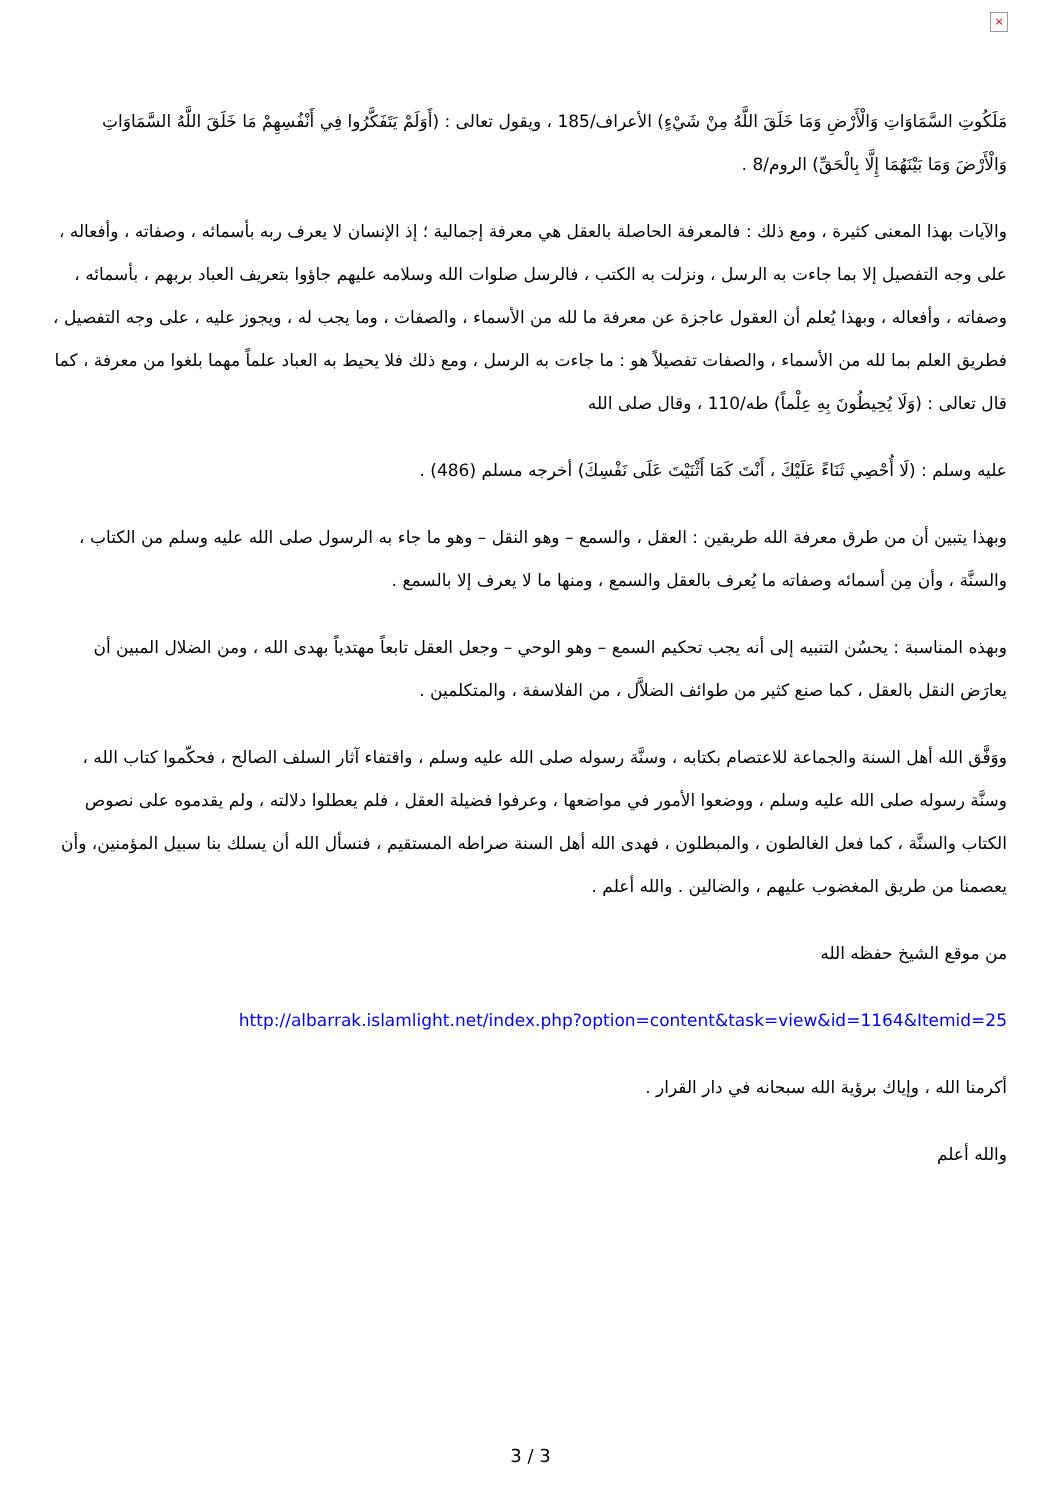×
مَلَكُوتِ السَّمَاوَاتِ وَالْأَرْضِ وَمَا خَلَقَ اللَّهُ مِنْ شَيْءٍ) الأعراف/185 ، ويقول تعالى : (أَوَلَمْ يَتَفَكَّرُوا فِي أَنْفُسِهِمْ مَا خَلَقَ اللَّهُ السَّمَاوَاتِ وَالْأَرْضَ وَمَا بَيْنَهُمَا إِلَّا بِالْحَقِّ) الروم/8 .
والآيات بهذا المعنى كثيرة ، ومع ذلك : فالمعرفة الحاصلة بالعقل هي معرفة إجمالية ؛ إذ الإنسان لا يعرف ربه بأسمائه ، وصفاته ، وأفعاله ، على وجه التفصيل إلا بما جاءت به الرسل ، ونزلت به الكتب ، فالرسل صلوات الله وسلامه عليهم جاؤوا بتعريف العباد بربهم ، بأسمائه ، وصفاته ، وأفعاله ، وبهذا يُعلم أن العقول عاجزة عن معرفة ما لله من الأسماء ، والصفات ، وما يجب له ، ويجوز عليه ، على وجه التفصيل ، فطريق العلم بما لله من الأسماء ، والصفات تفصيلاً هو : ما جاءت به الرسل ، ومع ذلك فلا يحيط به العباد علماً مهما بلغوا من معرفة ، كما قال تعالى : (وَلَا يُحِيطُونَ بِهِ عِلْماً) طه/110 ، وقال صلى الله
عليه وسلم : (لَا أُحْصِي ثَنَاءً عَلَيْكَ ، أَنْتَ كَمَا أَثْنَيْتَ عَلَى نَفْسِكَ) أخرجه مسلم (486) .
وبهذا يتبين أن من طرق معرفة الله طريقين : العقل ، والسمع – وهو النقل – وهو ما جاء به الرسول صلى الله عليه وسلم من الكتاب ، والسنَّة ، وأن مِن أسمائه وصفاته ما يُعرف بالعقل والسمع ، ومنها ما لا يعرف إلا بالسمع .
وبهذه المناسبة : يحسُن التنبيه إلى أنه يجب تحكيم السمع – وهو الوحي – وجعل العقل تابعاً مهتدياً بهدى الله ، ومن الضلال المبين أن يعارَض النقل بالعقل ، كما صنع كثير من طوائف الضلاَّل ، من الفلاسفة ، والمتكلمين .
ووَفَّق الله أهل السنة والجماعة للاعتصام بكتابه ، وسنَّة رسوله صلى الله عليه وسلم ، واقتفاء آثار السلف الصالح ، فحكّموا كتاب الله ، وسنَّة رسوله صلى الله عليه وسلم ، ووضعوا الأمور في مواضعها ، وعرفوا فضيلة العقل ، فلم يعطلوا دلالته ، ولم يقدموه على نصوص الكتاب والسنَّة ، كما فعل الغالطون ، والمبطلون ، فهدى الله أهل السنة صراطه المستقيم ، فنسأل الله أن يسلك بنا سبيل المؤمنين، وأن يعصمنا من طريق المغضوب عليهم ، والضالين . والله أعلم .
من موقع الشيخ حفظه الله
http://albarrak.islamlight.net/index.php?option=content&task=view&id=1164&Itemid=25
أكرمنا الله ، وإياك برؤية الله سبحانه في دار القرار .
والله أعلم
3 / 3